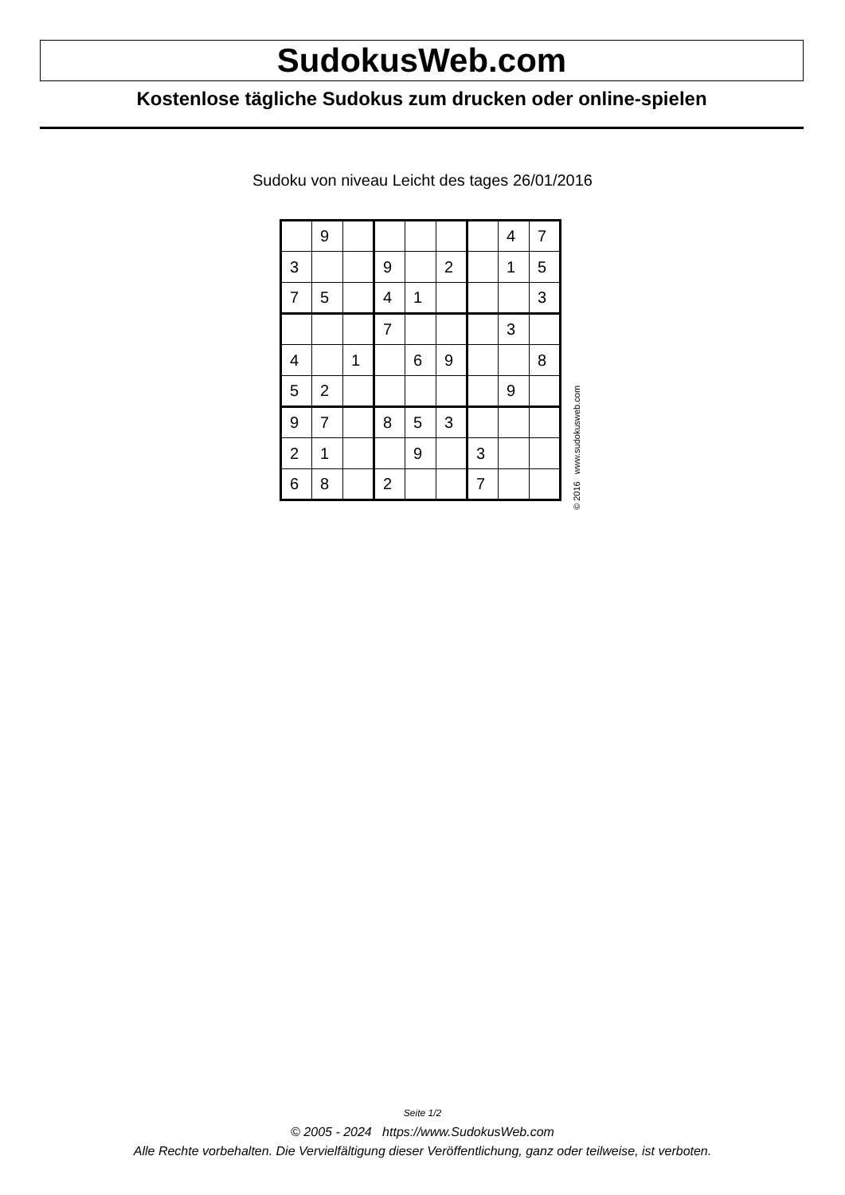SudokusWeb.com
Kostenlose tägliche Sudokus zum drucken oder online-spielen
Sudoku von niveau Leicht des tages 26/01/2016
| | 9 | | | | | | 4 | 7 |
| 3 | | | 9 | | 2 | | 1 | 5 |
| 7 | 5 | | 4 | 1 | | | | 3 |
| | | | 7 | | | | 3 | |
| 4 | | 1 | | 6 | 9 | | | 8 |
| 5 | 2 | | | | | | 9 | |
| 9 | 7 | | 8 | 5 | 3 | | | |
| 2 | 1 | | | 9 | | 3 | | |
| 6 | 8 | | 2 | | | 7 | | |
© 2016 www.sudokusweb.com
Seite 1/2
© 2005 - 2024 https://www.SudokusWeb.com
Alle Rechte vorbehalten. Die Vervielfältigung dieser Veröffentlichung, ganz oder teilweise, ist verboten.